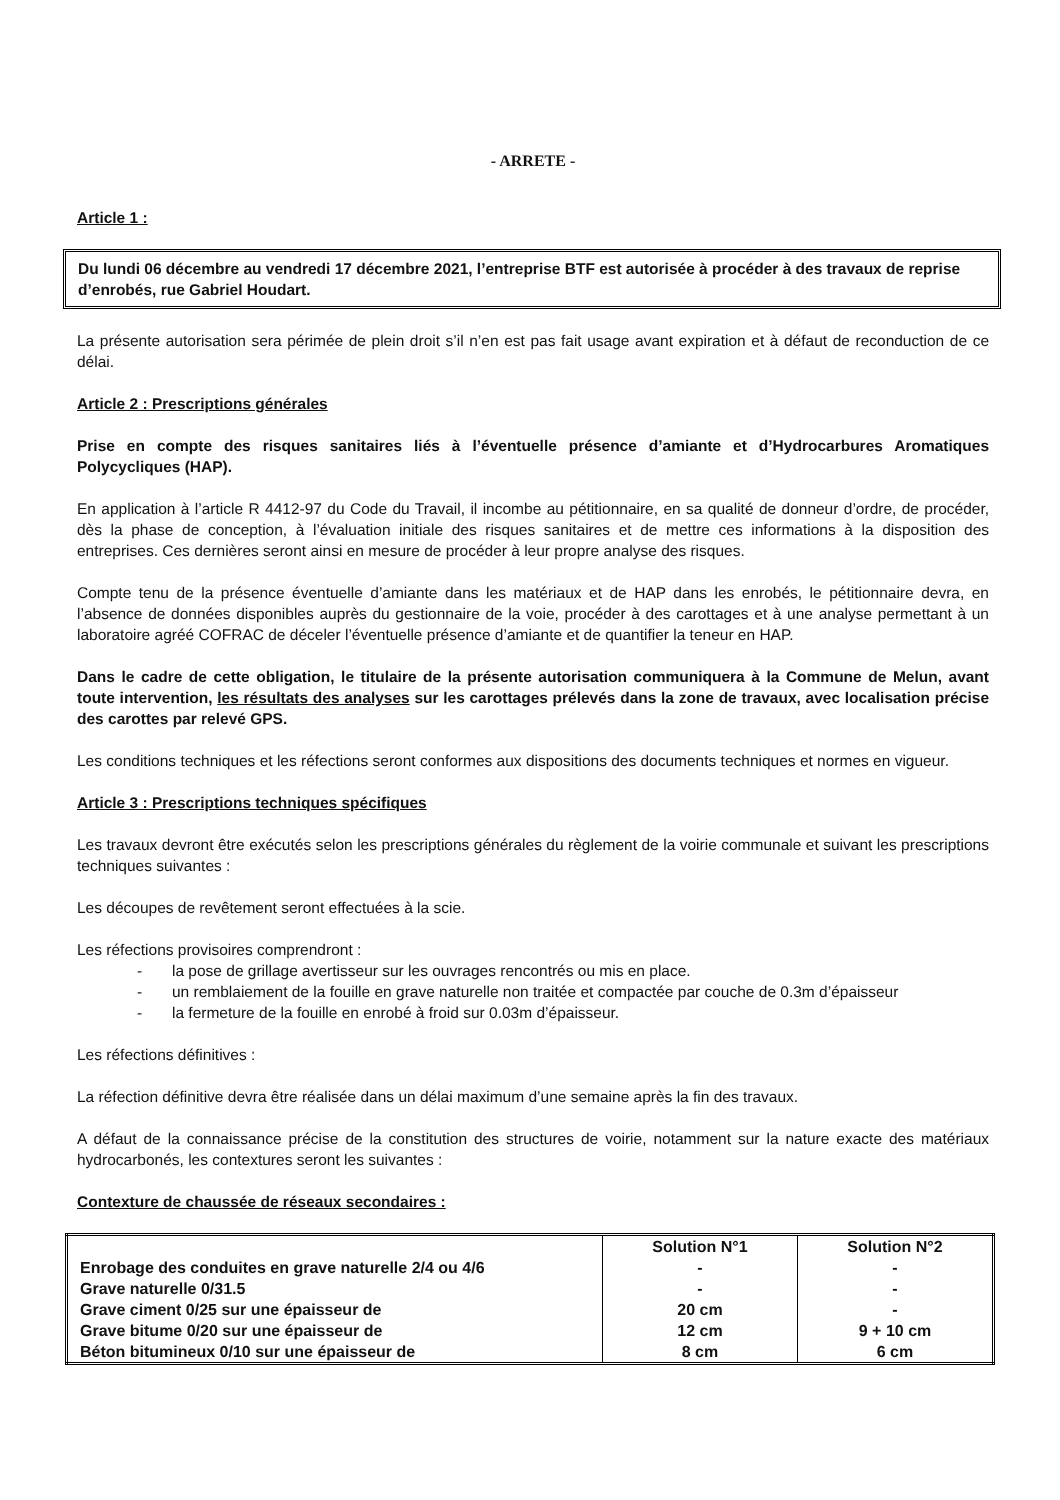- ARRETE -
Article 1 :
Du lundi 06 décembre au vendredi 17 décembre 2021, l’entreprise BTF est autorisée à procéder à des travaux de reprise d’enrobés, rue Gabriel Houdart.
La présente autorisation sera périmée de plein droit s’il n’en est pas fait usage avant expiration et à défaut de reconduction de ce délai.
Article 2 : Prescriptions générales
Prise en compte des risques sanitaires liés à l’éventuelle présence d’amiante et d’Hydrocarbures Aromatiques Polycycliques (HAP).
En application à l’article R 4412-97 du Code du Travail, il incombe au pétitionnaire, en sa qualité de donneur d’ordre, de procéder, dès la phase de conception, à l’évaluation initiale des risques sanitaires et de mettre ces informations à la disposition des entreprises. Ces dernières seront ainsi en mesure de procéder à leur propre analyse des risques.
Compte tenu de la présence éventuelle d’amiante dans les matériaux et de HAP dans les enrobés, le pétitionnaire devra, en l’absence de données disponibles auprès du gestionnaire de la voie, procéder à des carottages et à une analyse permettant à un laboratoire agréé COFRAC de déceler l’éventuelle présence d’amiante et de quantifier la teneur en HAP.
Dans le cadre de cette obligation, le titulaire de la présente autorisation communiquera à la Commune de Melun, avant toute intervention, les résultats des analyses sur les carottages prélevés dans la zone de travaux, avec localisation précise des carottes par relevé GPS.
Les conditions techniques et les réfections seront conformes aux dispositions des documents techniques et normes en vigueur.
Article 3 : Prescriptions techniques spécifiques
Les travaux devront être exécutés selon les prescriptions générales du règlement de la voirie communale et suivant les prescriptions techniques suivantes :
Les découpes de revêtement seront effectuées à la scie.
Les réfections provisoires comprendront :
- la pose de grillage avertisseur sur les ouvrages rencontrés ou mis en place.
- un remblaiement de la fouille en grave naturelle non traitée et compactée par couche de 0.3m d’épaisseur
- la fermeture de la fouille en enrobé à froid sur 0.03m d’épaisseur.
Les réfections définitives :
La réfection définitive devra être réalisée dans un délai maximum d’une semaine après la fin des travaux.
A défaut de la connaissance précise de la constitution des structures de voirie, notamment sur la nature exacte des matériaux hydrocarbonés, les contextures seront les suivantes :
Contexture de chaussée de réseaux secondaires :
| | Solution N°1 | Solution N°2 |
| Enrobage des conduites en grave naturelle 2/4 ou 4/6 | - | - |
| Grave naturelle 0/31.5 | - | - |
| Grave ciment 0/25 sur une épaisseur de | 20 cm | - |
| Grave bitume 0/20 sur une épaisseur de | 12 cm | 9 + 10 cm |
| Béton bitumineux 0/10 sur une épaisseur de | 8 cm | 6 cm |